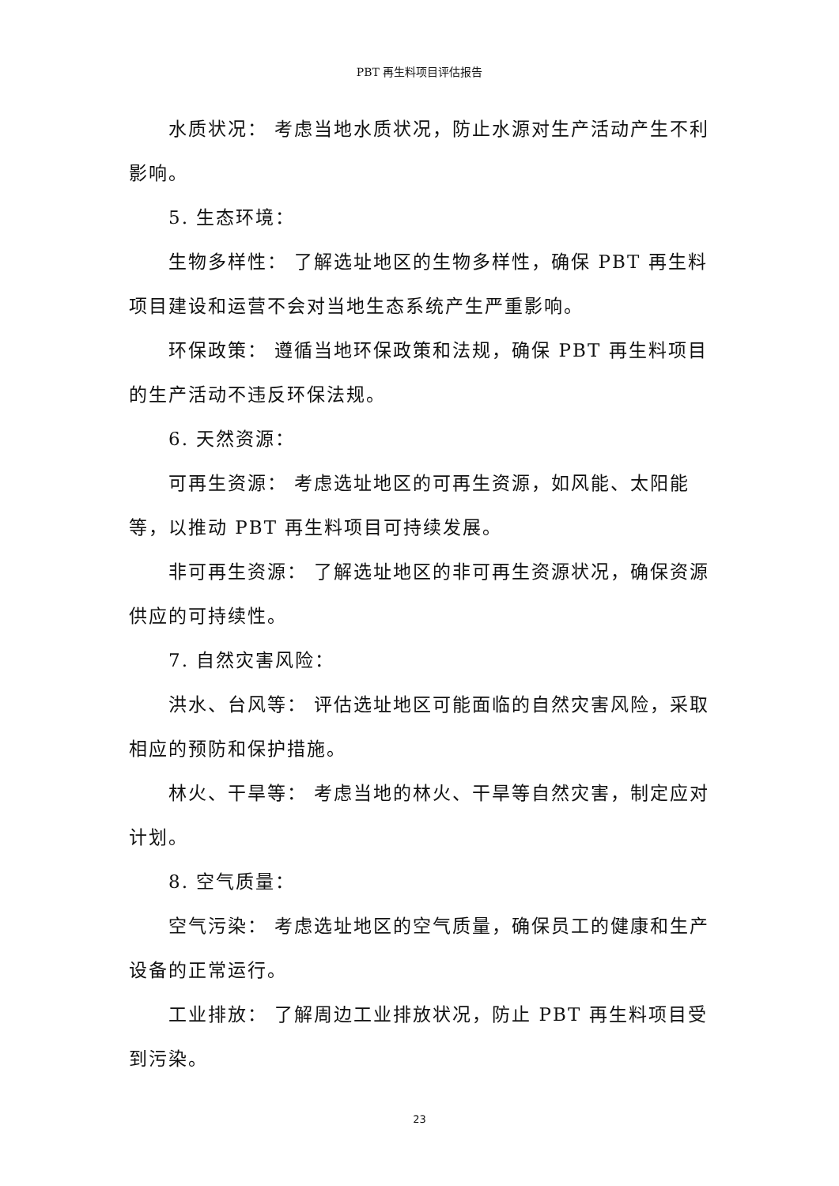PBT 再生料项目评估报告
水质状况： 考虑当地水质状况，防止水源对生产活动产生不利影响。
5. 生态环境：
生物多样性： 了解选址地区的生物多样性，确保 PBT 再生料项目建设和运营不会对当地生态系统产生严重影响。
环保政策： 遵循当地环保政策和法规，确保 PBT 再生料项目的生产活动不违反环保法规。
6. 天然资源：
可再生资源： 考虑选址地区的可再生资源，如风能、太阳能等，以推动 PBT 再生料项目可持续发展。
非可再生资源： 了解选址地区的非可再生资源状况，确保资源供应的可持续性。
7. 自然灾害风险：
洪水、台风等： 评估选址地区可能面临的自然灾害风险，采取相应的预防和保护措施。
林火、干旱等： 考虑当地的林火、干旱等自然灾害，制定应对计划。
8. 空气质量：
空气污染： 考虑选址地区的空气质量，确保员工的健康和生产设备的正常运行。
工业排放： 了解周边工业排放状况，防止 PBT 再生料项目受到污染。
23